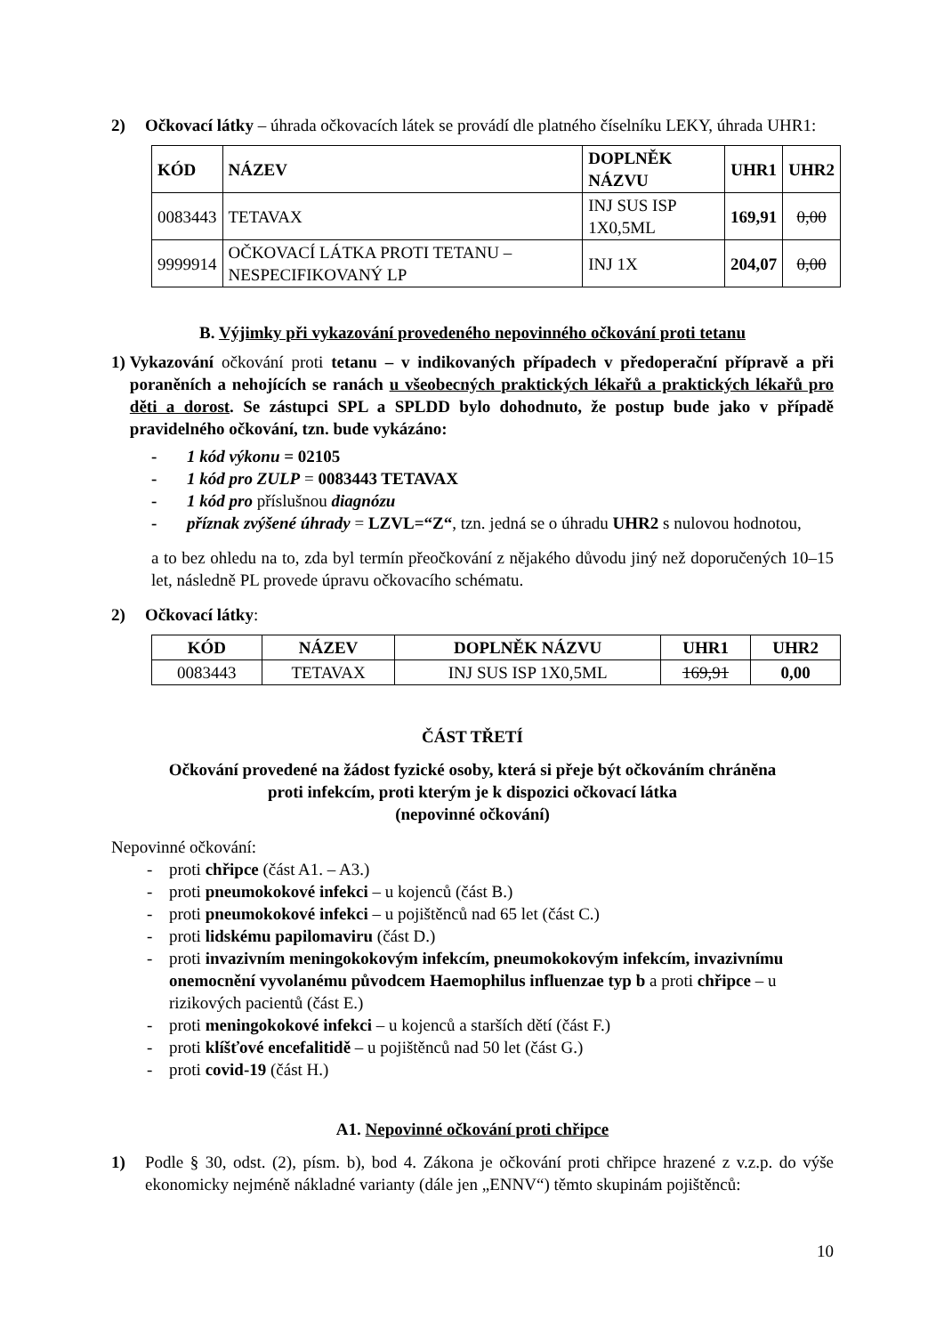2) Očkovací látky – úhrada očkovacích látek se provádí dle platného číselníku LEKY, úhrada UHR1:
| KÓD | NÁZEV | DOPLNĚK NÁZVU | UHR1 | UHR2 |
| --- | --- | --- | --- | --- |
| 0083443 | TETAVAX | INJ SUS ISP 1X0,5ML | 169,91 | 0,00 |
| 9999914 | OČKOVACÍ LÁTKA PROTI TETANU – NESPECIFIKOVANÝ LP | INJ 1X | 204,07 | 0,00 |
B. Výjimky při vykazování provedeného nepovinného očkování proti tetanu
1) Vykazování očkování proti tetanu – v indikovaných případech v předoperační přípravě a při poraněních a nehojících se ranách u všeobecných praktických lékařů a praktických lékařů pro děti a dorost. Se zástupci SPL a SPLDD bylo dohodnuto, že postup bude jako v případě pravidelného očkování, tzn. bude vykázáno:
- 1 kód výkonu = 02105
- 1 kód pro ZULP = 0083443 TETAVAX
- 1 kód pro příslušnou diagnózu
- příznak zvýšené úhrady = LZVL=“Z“, tzn. jedná se o úhradu UHR2 s nulovou hodnotou,
a to bez ohledu na to, zda byl termín přeočkování z nějakého důvodu jiný než doporučených 10–15 let, následně PL provede úpravu očkovacího schématu.
2) Očkovací látky:
| KÓD | NÁZEV | DOPLNĚK NÁZVU | UHR1 | UHR2 |
| --- | --- | --- | --- | --- |
| 0083443 | TETAVAX | INJ SUS ISP 1X0,5ML | 169,91 | 0,00 |
ČÁST TŘETÍ
Očkování provedené na žádost fyzické osoby, která si přeje být očkováním chráněna
proti infekcím, proti kterým je k dispozici očkovací látka
(nepovinné očkování)
Nepovinné očkování:
- proti chřipce (část A1. – A3.)
- proti pneumokokové infekci – u kojenců (část B.)
- proti pneumokokové infekci – u pojištěnců nad 65 let (část C.)
- proti lidskému papilomaviru (část D.)
- proti invazivním meningokokovým infekcím, pneumokokovým infekcím, invazivnímu onemocnění vyvolanému původcem Haemophilus influenzae typ b a proti chřipce – u rizikových pacientů (část E.)
- proti meningokokové infekci – u kojenců a starších dětí (část F.)
- proti klíšťové encefalitidě – u pojištěnců nad 50 let (část G.)
- proti covid-19 (část H.)
A1. Nepovinné očkování proti chřipce
1) Podle § 30, odst. (2), písm. b), bod 4. Zákona je očkování proti chřipce hrazené z v.z.p. do výše ekonomicky nejméně nákladné varianty (dále jen „ENNV“) těmto skupinám pojištěnců:
10